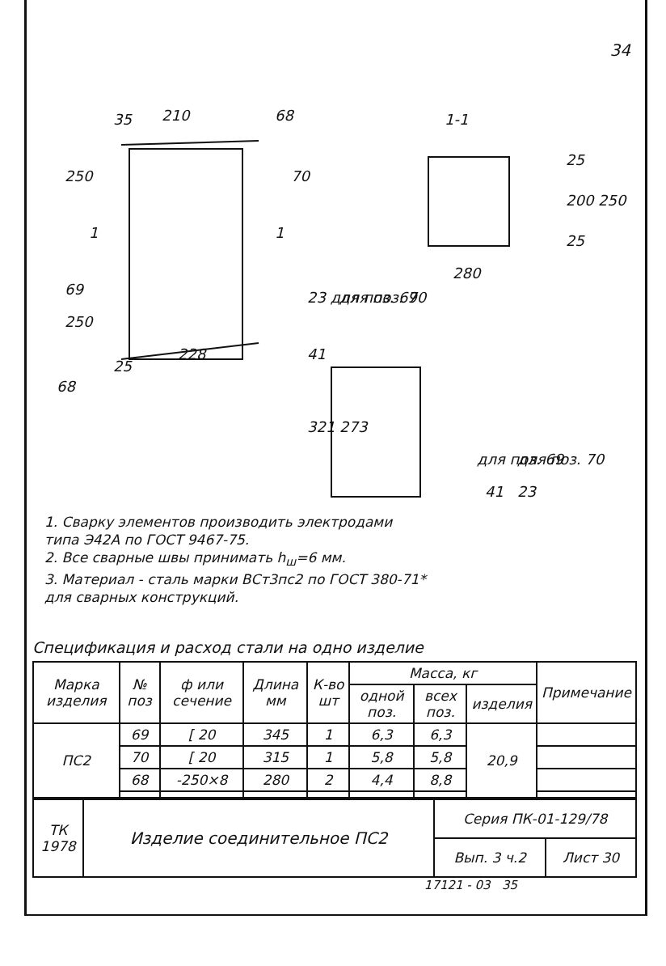34
35
210
68
250
70
69
250
228
25
68
1-1
25
200
250
25
280
23 для поз. 69
для поз. 70
41
321
273
для поз. 69
для поз. 70
41
23
1
1
1. Сварку элементов производить электродами
типа Э42А по ГОСТ 9467-75.
2. Все сварные швы принимать h<sub>ш</sub>=6 мм.
3. Материал - сталь марки ВСт3пс2 по ГОСТ 380-71*
для сварных конструкций.
Спецификация и расход стали на одно изделие
| Марка изделия | № поз | ф или сечение | Длина мм | К-во шт | Масса, кг | | | Примечание |
| --- | --- | --- | --- | --- | --- | --- | --- | --- |
| | | | | | одной поз. | всех поз. | изделия | |
| ПС2 | 69 | [ 20 | 345 | 1 | 6,3 | 6,3 | 20,9 | |
| | 70 | [ 20 | 315 | 1 | 5,8 | 5,8 | | |
| | 68 | -250×8 | 280 | 2 | 4,4 | 8,8 | | |
| ТК 1978 | Изделие соединительное ПС2 | Серия ПК-01-129/78 | |
| | | Вып. 3 ч.2 | Лист 30 |
17121 - 03 35